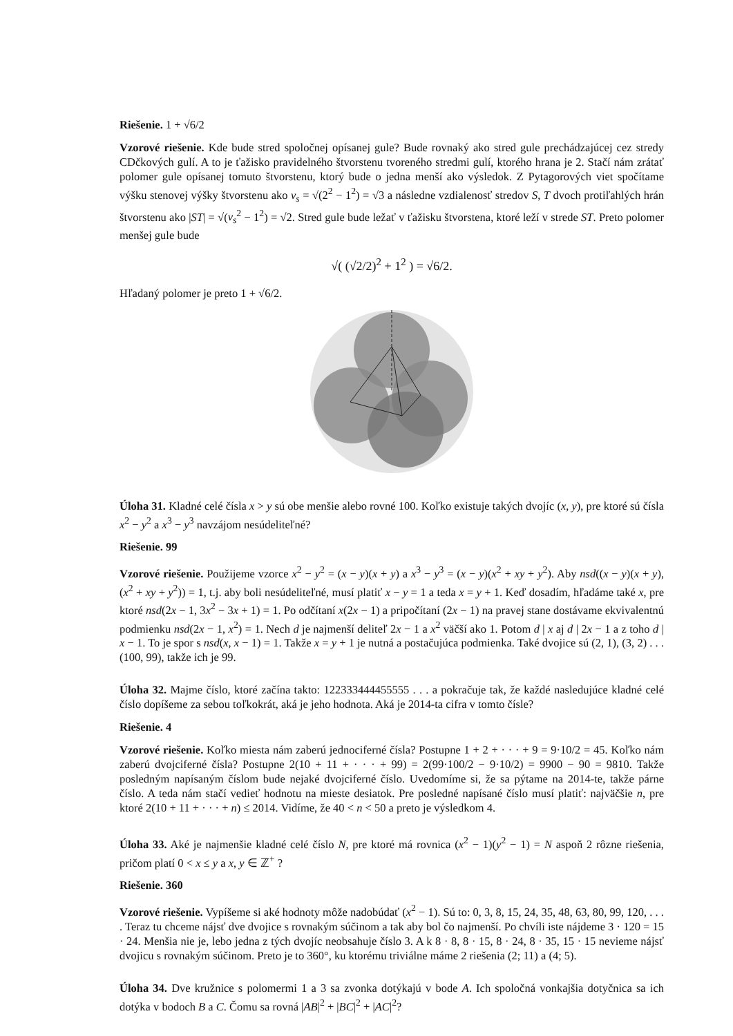Riešenie. 1 + √6/2
Vzorové riešenie. Kde bude stred spoločnej opísanej gule? Bude rovnaký ako stred gule prechádzajúcej cez stredy CDčkových gulí. A to je ťažisko pravidelného štvorstenu tvoreného stredmi gulí, ktorého hrana je 2. Stačí nám zrátať polomer gule opísanej tomuto štvorstenu, ktorý bude o jedna menší ako výsledok. Z Pytagorových viet spočítame výšku stenovej výšky štvorstenu ako v<sub>s</sub> = √(2<sup>2</sup> − 1<sup>2</sup>) = √3 a následne vzdialenosť stredov S, T dvoch protiľahlých hrán štvorstenu ako |ST| = √(v<sub>s</sub><sup>2</sup> − 1<sup>2</sup>) = √2. Stred gule bude ležať v ťažisku štvorstena, ktoré leží v strede ST. Preto polomer menšej gule bude
√( (√2/2)<sup>2</sup> + 1<sup>2</sup> ) = √6/2.
Hľadaný polomer je preto 1 + √6/2.
Úloha 31. Kladné celé čísla x > y sú obe menšie alebo rovné 100. Koľko existuje takých dvojíc (x, y), pre ktoré sú čísla x<sup>2</sup> − y<sup>2</sup> a x<sup>3</sup> − y<sup>3</sup> navzájom nesúdeliteľné?
Riešenie. 99
Vzorové riešenie. Použijeme vzorce x<sup>2</sup> − y<sup>2</sup> = (x − y)(x + y) a x<sup>3</sup> − y<sup>3</sup> = (x − y)(x<sup>2</sup> + xy + y<sup>2</sup>). Aby nsd((x − y)(x + y), (x<sup>2</sup> + xy + y<sup>2</sup>)) = 1, t.j. aby boli nesúdeliteľné, musí platiť x − y = 1 a teda x = y + 1. Keď dosadím, hľadáme také x, pre ktoré nsd(2x − 1, 3x<sup>2</sup> − 3x + 1) = 1. Po odčítaní x(2x − 1) a pripočítaní (2x − 1) na pravej stane dostávame ekvivalentnú podmienku nsd(2x − 1, x<sup>2</sup>) = 1. Nech d je najmenší deliteľ 2x − 1 a x<sup>2</sup> väčší ako 1. Potom d | x aj d | 2x − 1 a z toho d | x − 1. To je spor s nsd(x, x − 1) = 1. Takže x = y + 1 je nutná a postačujúca podmienka. Také dvojice sú (2, 1), (3, 2) . . . (100, 99), takže ich je 99.
Úloha 32. Majme číslo, ktoré začína takto: 122333444455555 . . . a pokračuje tak, že každé nasledujúce kladné celé číslo dopíšeme za sebou toľkokrát, aká je jeho hodnota. Aká je 2014-ta cifra v tomto čísle?
Riešenie. 4
Vzorové riešenie. Koľko miesta nám zaberú jednociferné čísla? Postupne 1 + 2 + · · · + 9 = 9·10/2 = 45. Koľko nám zaberú dvojciferné čísla? Postupne 2(10 + 11 + · · · + 99) = 2(99·100/2 − 9·10/2) = 9900 − 90 = 9810. Takže posledným napísaným číslom bude nejaké dvojciferné číslo. Uvedomíme si, že sa pýtame na 2014-te, takže párne číslo. A teda nám stačí vedieť hodnotu na mieste desiatok. Pre posledné napísané číslo musí platiť: najväčšie n, pre ktoré 2(10 + 11 + · · · + n) ≤ 2014. Vidíme, že 40 < n < 50 a preto je výsledkom 4.
Úloha 33. Aké je najmenšie kladné celé číslo N, pre ktoré má rovnica (x<sup>2</sup> − 1)(y<sup>2</sup> − 1) = N aspoň 2 rôzne riešenia, pričom platí 0 < x ≤ y a x, y ∈ ℤ<sup>+</sup> ?
Riešenie. 360
Vzorové riešenie. Vypíšeme si aké hodnoty môže nadobúdať (x<sup>2</sup> − 1). Sú to: 0, 3, 8, 15, 24, 35, 48, 63, 80, 99, 120, . . . . Teraz tu chceme nájsť dve dvojice s rovnakým súčinom a tak aby bol čo najmenší. Po chvíli iste nájdeme 3 · 120 = 15 · 24. Menšia nie je, lebo jedna z tých dvojíc neobsahuje číslo 3. A k 8 · 8, 8 · 15, 8 · 24, 8 · 35, 15 · 15 nevieme nájsť dvojicu s rovnakým súčinom. Preto je to 360°, ku ktorému triviálne máme 2 riešenia (2; 11) a (4; 5).
Úloha 34. Dve kružnice s polomermi 1 a 3 sa zvonka dotýkajú v bode A. Ich spoločná vonkajšia dotyčnica sa ich dotýka v bodoch B a C. Čomu sa rovná |AB|<sup>2</sup> + |BC|<sup>2</sup> + |AC|<sup>2</sup>?